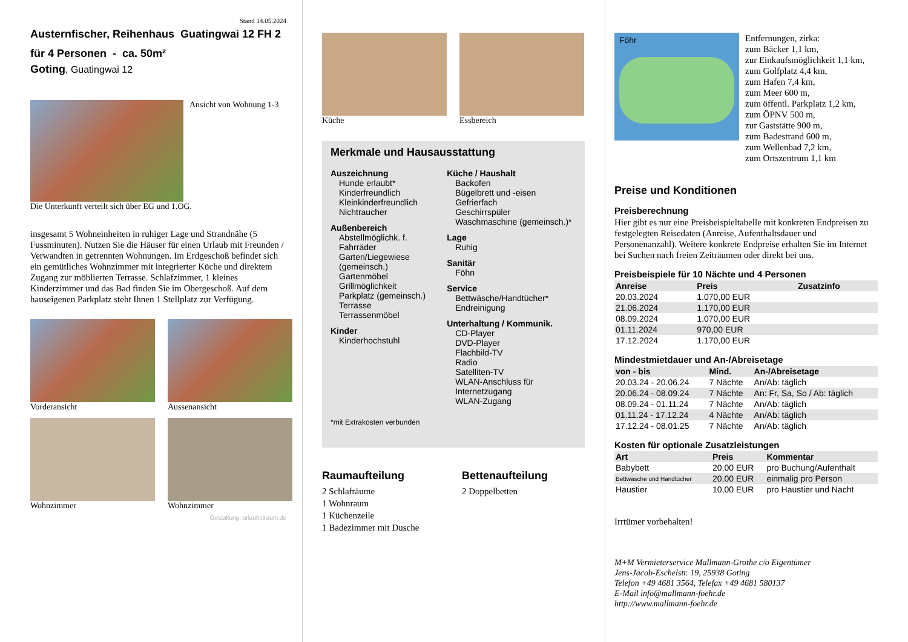Stand 14.05.2024
Austernfischer, Reihenhaus Guatingwai 12 FH 2
für 4 Personen - ca. 50m²
Goting, Guatingwai 12
Ansicht von Wohnung 1-3
Die Unterkunft verteilt sich über EG und 1.OG.
insgesamt 5 Wohneinheiten in ruhiger Lage und Strandnähe (5 Fussminuten). Nutzen Sie die Häuser für einen Urlaub mit Freunden / Verwandten in getrennten Wohnungen. Im Erdgeschoß befindet sich ein gemütliches Wohnzimmer mit integrierter Küche und direktem Zugang zur möblierten Terrasse. Schlafzimmer, 1 kleines Kinderzimmer und das Bad finden Sie im Obergeschoß. Auf dem hauseigenen Parkplatz steht Ihnen 1 Stellplatz zur Verfügung.
Vorderansicht
Aussenansicht
Wohnzimmer
Wohnzimmer
Gestaltung: urlaubstraum.de
Küche Essbereich
Merkmale und Hausausstattung
Auszeichnung
Hunde erlaubt*
Kinderfreundlich
Kleinkinderfreundlich
Nichtraucher
Außenbereich
Abstellmöglichk. f. Fahrräder
Garten/Liegewiese (gemeinsch.)
Gartenmöbel
Grillmöglichkeit
Parkplatz (gemeinsch.)
Terrasse
Terrassenmöbel
Kinder
Kinderhochstuhl
Küche / Haushalt
Backofen
Bügelbrett und -eisen
Gefrierfach
Geschirrspüler
Waschmaschine (gemeinsch.)*
Lage
Ruhig
Sanitär
Föhn
Service
Bettwäsche/Handtücher*
Endreinigung
Unterhaltung / Kommunik.
CD-Player
DVD-Player
Flachbild-TV
Radio
Satelliten-TV
WLAN-Anschluss für Internetzugang
WLAN-Zugang
*mit Extrakosten verbunden
Raumaufteilung
2 Schlafräume
1 Wohnraum
1 Küchenzeile
1 Badezimmer mit Dusche
Bettenaufteilung
2 Doppelbetten
Föhr
Entfernungen, zirka:
zum Bäcker 1,1 km,
zur Einkaufsmöglichkeit 1,1 km,
zum Golfplatz 4,4 km,
zum Hafen 7,4 km,
zum Meer 600 m,
zum öffentl. Parkplatz 1,2 km,
zum ÖPNV 500 m,
zur Gaststätte 900 m,
zum Badestrand 600 m,
zum Wellenbad 7,2 km,
zum Ortszentrum 1,1 km
Preise und Konditionen
Preisberechnung
Hier gibt es nur eine Preisbeispieltabelle mit konkreten Endpreisen zu festgelegten Reisedaten (Anreise, Aufenthaltsdauer und Personenanzahl). Weitere konkrete Endpreise erhalten Sie im Internet bei Suchen nach freien Zeiträumen oder direkt bei uns.
Preisbeispiele für 10 Nächte und 4 Personen
| Anreise | Preis | Zusatzinfo |
| --- | --- | --- |
| 20.03.2024 | 1.070,00 EUR | |
| 21.06.2024 | 1.170,00 EUR | |
| 08.09.2024 | 1.070,00 EUR | |
| 01.11.2024 | 970,00 EUR | |
| 17.12.2024 | 1.170,00 EUR | |
Mindestmietdauer und An-/Abreisetage
| von - bis | Mind. | An-/Abreisetage |
| --- | --- | --- |
| 20.03.24 - 20.06.24 | 7 Nächte | An/Ab: täglich |
| 20.06.24 - 08.09.24 | 7 Nächte | An: Fr, Sa, So / Ab: täglich |
| 08.09.24 - 01.11.24 | 7 Nächte | An/Ab: täglich |
| 01.11.24 - 17.12.24 | 4 Nächte | An/Ab: täglich |
| 17.12.24 - 08.01.25 | 7 Nächte | An/Ab: täglich |
Kosten für optionale Zusatzleistungen
| Art | Preis | Kommentar |
| --- | --- | --- |
| Babybett | 20,00 EUR | pro Buchung/Aufenthalt |
| Bettwäsche und Handtücher | 20,00 EUR | einmalig pro Person |
| Haustier | 10,00 EUR | pro Haustier und Nacht |
Irrtümer vorbehalten!
M+M Vermieterservice Mallmann-Grothe c/o Eigentümer
Jens-Jacob-Eschelstr. 19, 25938 Goting
Telefon +49 4681 3564, Telefax +49 4681 580137
E-Mail info@mallmann-foehr.de
http://www.mallmann-foehr.de